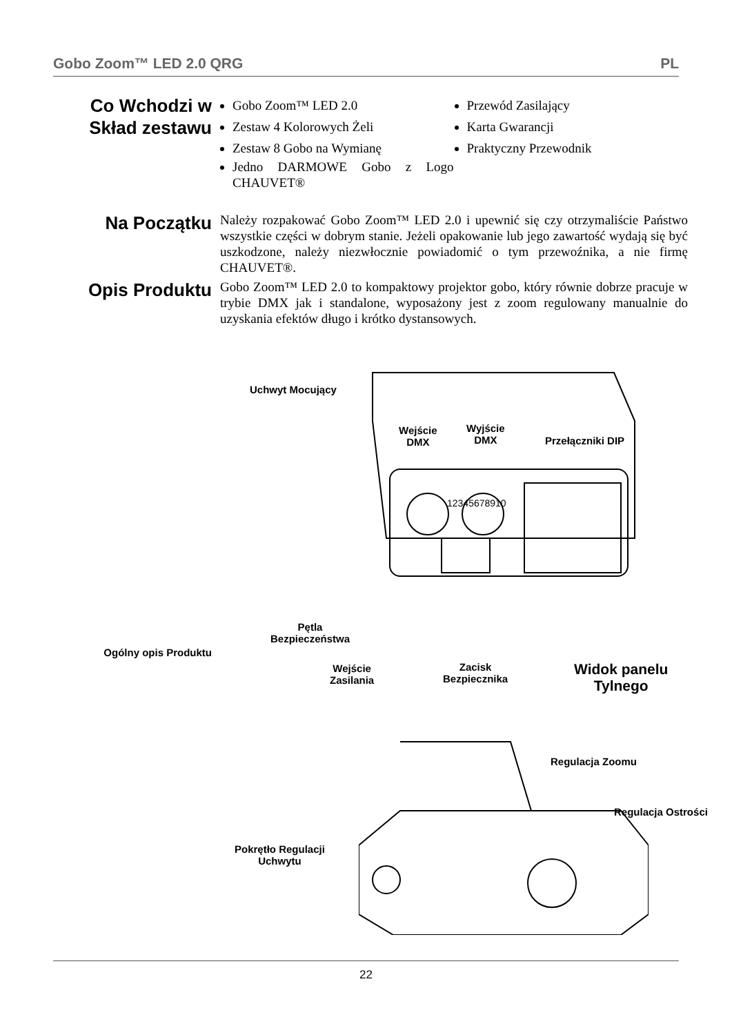Gobo Zoom™ LED 2.0 QRG PL
Co Wchodzi w Skład zestawu
Gobo Zoom™ LED 2.0
Zestaw 4 Kolorowych Żeli
Zestaw 8 Gobo na Wymianę
Jedno DARMOWE Gobo z Logo CHAUVET®
Przewód Zasilający
Karta Gwarancji
Praktyczny Przewodnik
Na Początku
Należy rozpakować Gobo Zoom™ LED 2.0 i upewnić się czy otrzymaliście Państwo wszystkie części w dobrym stanie. Jeżeli opakowanie lub jego zawartość wydają się być uszkodzone, należy niezwłocznie powiadomić o tym przewoźnika, a nie firmę CHAUVET®.
Opis Produktu
Gobo Zoom™ LED 2.0 to kompaktowy projektor gobo, który równie dobrze pracuje w trybie DMX jak i standalone, wyposażony jest z zoom regulowany manualnie do uzyskania efektów długo i krótko dystansowych.
Uchwyt Mocujący
Wejście
DMX
Wyjście
DMX
Przełączniki DIP
12345678910
Pętla
Bezpieczeństwa
Ogólny opis Produktu
Wejście
Zasilania
Zacisk
Bezpiecznika
Widok panelu
Tylnego
Regulacja Zoomu
Regulacja Ostrości
Pokrętło Regulacji
Uchwytu
22